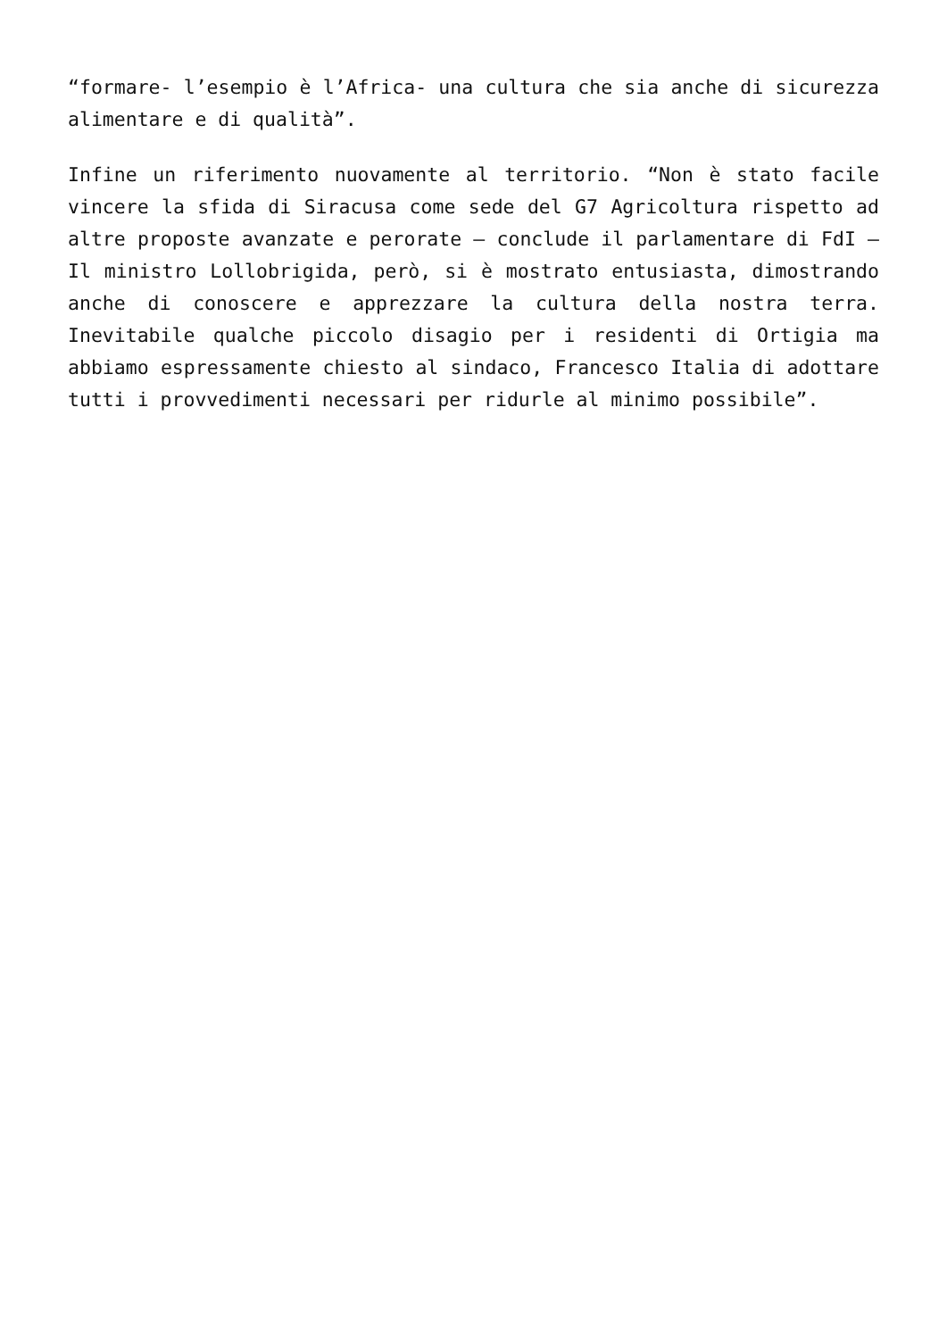“formare- l’esempio è l’Africa- una cultura che sia anche di sicurezza alimentare e di qualità”.
Infine un riferimento nuovamente al territorio. “Non è stato facile vincere la sfida di Siracusa come sede del G7 Agricoltura rispetto ad altre proposte avanzate e perorate – conclude il parlamentare di FdI – Il ministro Lollobrigida, però, si è mostrato entusiasta, dimostrando anche di conoscere e apprezzare la cultura della nostra terra. Inevitabile qualche piccolo disagio per i residenti di Ortigia ma abbiamo espressamente chiesto al sindaco, Francesco Italia di adottare tutti i provvedimenti necessari per ridurle al minimo possibile”.